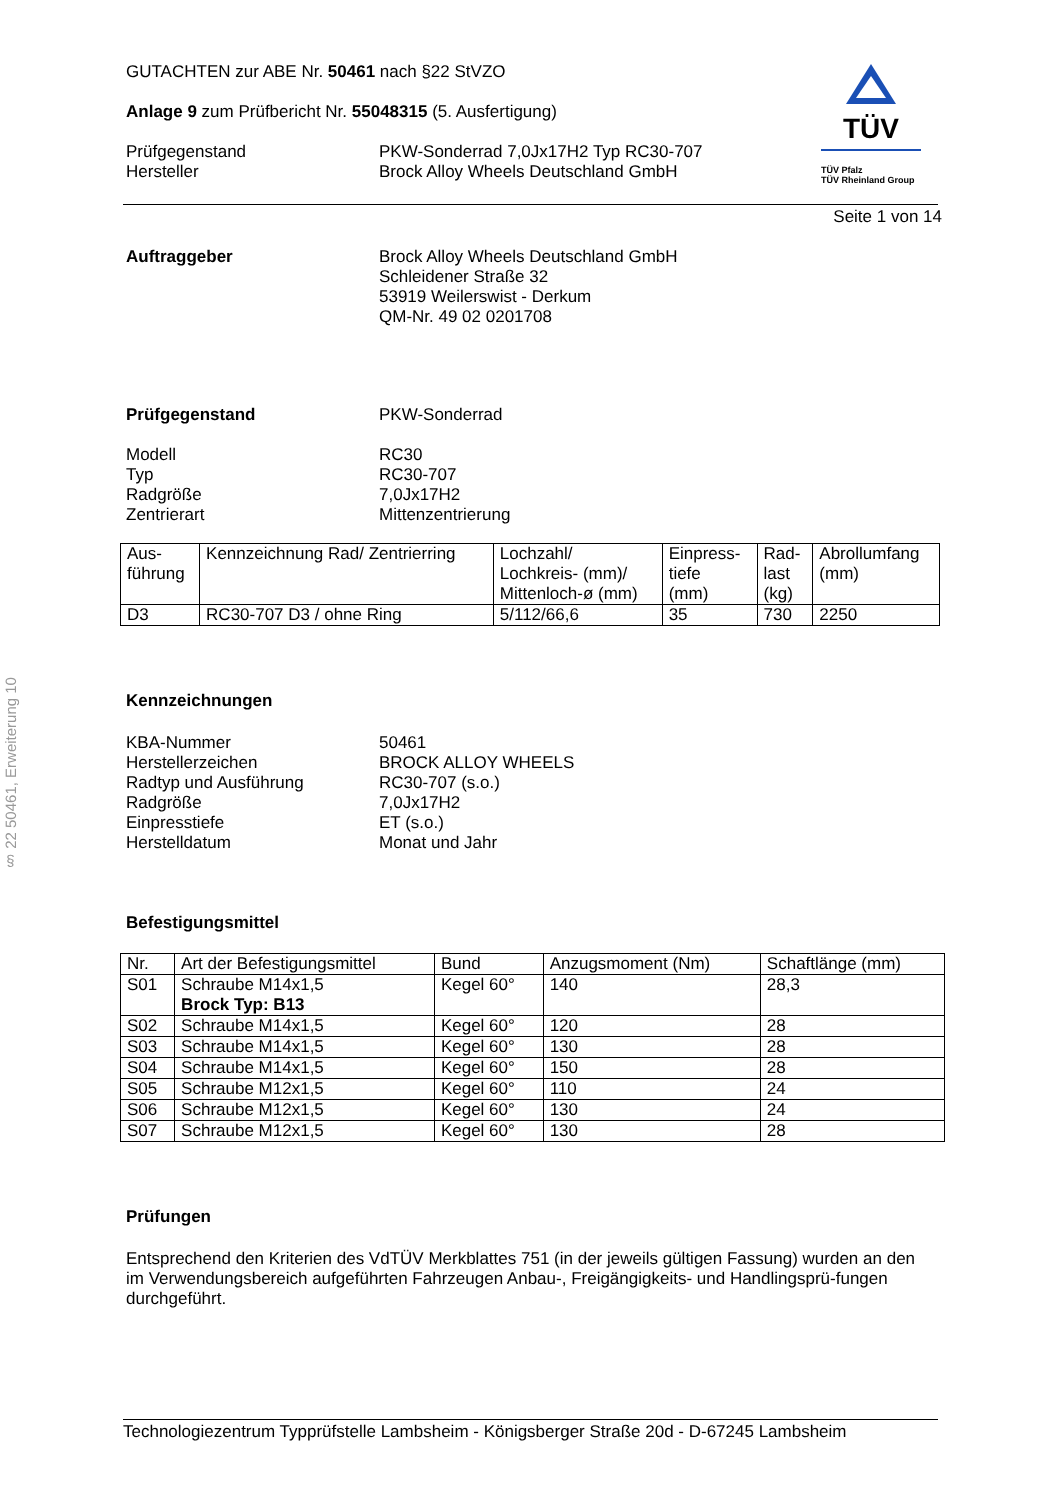§ 22 50461, Erweiterung 10
TÜV
TÜV Pfalz
TÜV Rheinland Group
GUTACHTEN zur ABE Nr. 50461 nach §22 StVZO
Anlage 9 zum Prüfbericht Nr. 55048315 (5. Ausfertigung)
Prüfgegenstand
Hersteller
PKW-Sonderrad 7,0Jx17H2 Typ RC30-707
Brock Alloy Wheels Deutschland GmbH
Seite 1 von 14
Auftraggeber Brock Alloy Wheels Deutschland GmbH
Schleidener Straße 32
53919 Weilerswist - Derkum
QM-Nr. 49 02 0201708
Prüfgegenstand PKW-Sonderrad
Modell
Typ
Radgröße
Zentrierart
RC30
RC30-707
7,0Jx17H2
Mittenzentrierung
| Aus- führung | Kennzeichnung Rad/ Zentrierring | Lochzahl/ Lochkreis- (mm)/ Mittenloch-ø (mm) | Einpress- tiefe (mm) | Rad- last (kg) | Abrollumfang (mm) |
| --- | --- | --- | --- | --- | --- |
| D3 | RC30-707 D3 / ohne Ring | 5/112/66,6 | 35 | 730 | 2250 |
Kennzeichnungen
KBA-Nummer
Herstellerzeichen
Radtyp und Ausführung
Radgröße
Einpresstiefe
Herstelldatum
50461
BROCK ALLOY WHEELS
RC30-707 (s.o.)
7,0Jx17H2
ET (s.o.)
Monat und Jahr
Befestigungsmittel
| Nr. | Art der Befestigungsmittel | Bund | Anzugsmoment (Nm) | Schaftlänge (mm) |
| --- | --- | --- | --- | --- |
| S01 | Schraube M14x1,5 Brock Typ: B13 | Kegel 60° | 140 | 28,3 |
| S02 | Schraube M14x1,5 | Kegel 60° | 120 | 28 |
| S03 | Schraube M14x1,5 | Kegel 60° | 130 | 28 |
| S04 | Schraube M14x1,5 | Kegel 60° | 150 | 28 |
| S05 | Schraube M12x1,5 | Kegel 60° | 110 | 24 |
| S06 | Schraube M12x1,5 | Kegel 60° | 130 | 24 |
| S07 | Schraube M12x1,5 | Kegel 60° | 130 | 28 |
Prüfungen
Entsprechend den Kriterien des VdTÜV Merkblattes 751 (in der jeweils gültigen Fassung) wurden an den im Verwendungsbereich aufgeführten Fahrzeugen Anbau-, Freigängigkeits- und Handlingsprü-fungen durchgeführt.
Technologiezentrum Typprüfstelle Lambsheim - Königsberger Straße 20d - D-67245 Lambsheim